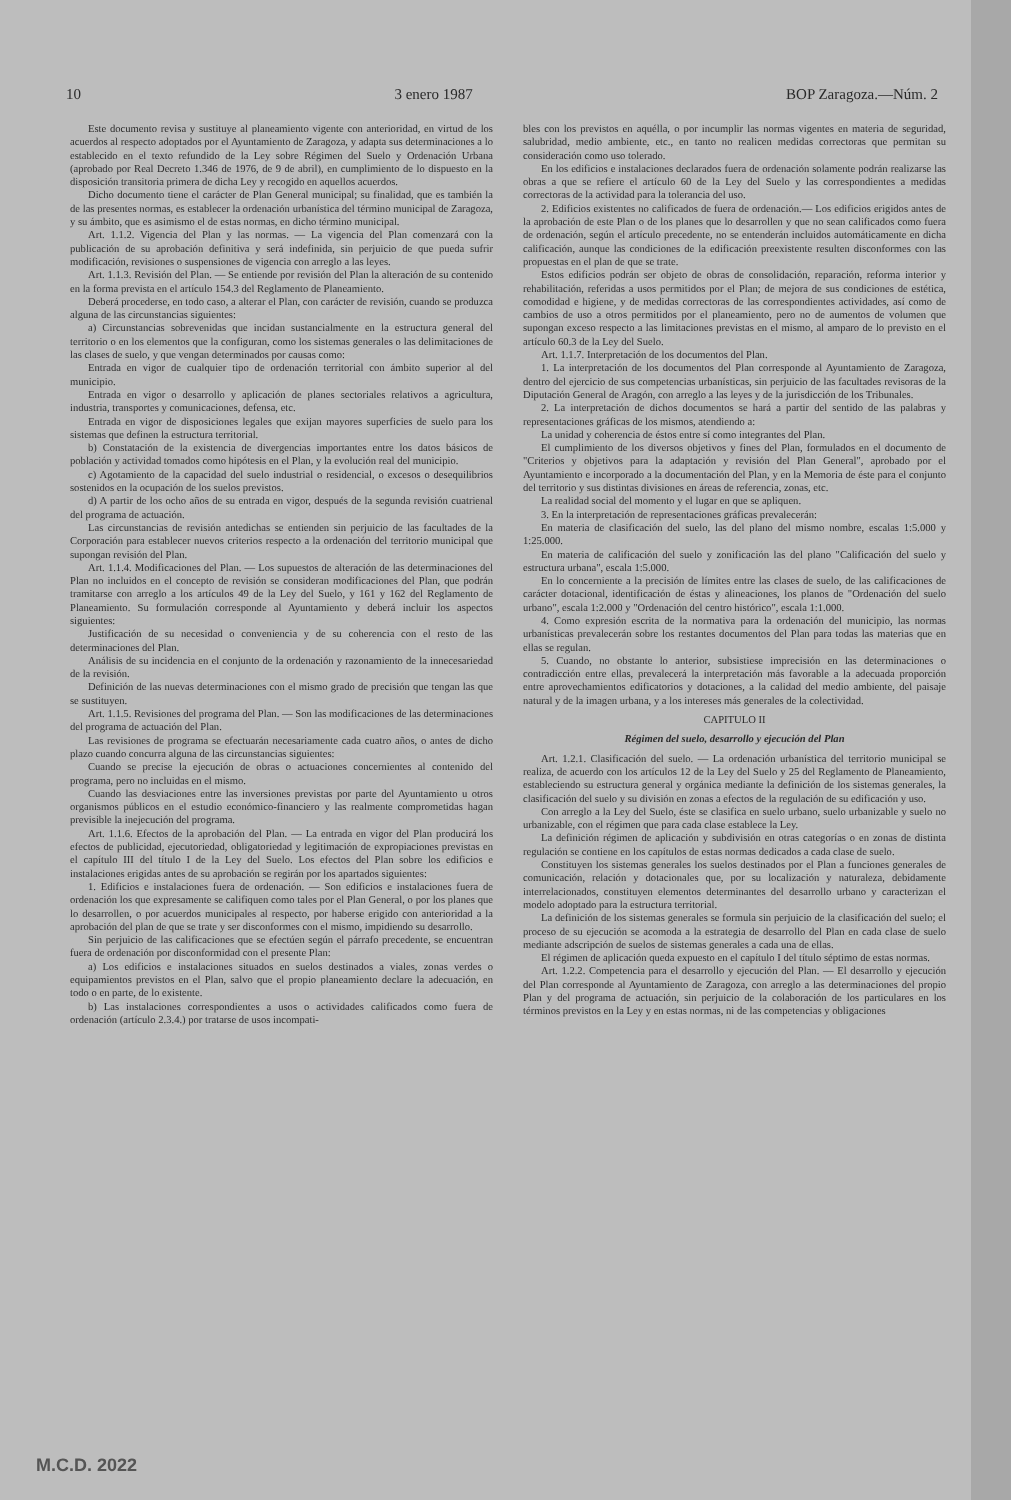10 3 enero 1987 BOP Zaragoza.—Núm. 2
Este documento revisa y sustituye al planeamiento vigente con anterioridad, en virtud de los acuerdos al respecto adoptados por el Ayuntamiento de Zaragoza, y adapta sus determinaciones a lo establecido en el texto refundido de la Ley sobre Régimen del Suelo y Ordenación Urbana (aprobado por Real Decreto 1.346 de 1976, de 9 de abril), en cumplimiento de lo dispuesto en la disposición transitoria primera de dicha Ley y recogido en aquellos acuerdos.
Dicho documento tiene el carácter de Plan General municipal; su finalidad, que es también la de las presentes normas, es establecer la ordenación urbanística del término municipal de Zaragoza, y su ámbito, que es asimismo el de estas normas, en dicho término municipal.
Art. 1.1.2. Vigencia del Plan y las normas. — La vigencia del Plan comenzará con la publicación de su aprobación definitiva y será indefinida, sin perjuicio de que pueda sufrir modificación, revisiones o suspensiones de vigencia con arreglo a las leyes.
Art. 1.1.3. Revisión del Plan. — Se entiende por revisión del Plan la alteración de su contenido en la forma prevista en el artículo 154.3 del Reglamento de Planeamiento.
Deberá procederse, en todo caso, a alterar el Plan, con carácter de revisión, cuando se produzca alguna de las circunstancias siguientes:
a) Circunstancias sobrevenidas que incidan sustancialmente en la estructura general del territorio o en los elementos que la configuran, como los sistemas generales o las delimitaciones de las clases de suelo, y que vengan determinados por causas como:
Entrada en vigor de cualquier tipo de ordenación territorial con ámbito superior al del municipio.
Entrada en vigor o desarrollo y aplicación de planes sectoriales relativos a agricultura, industria, transportes y comunicaciones, defensa, etc.
Entrada en vigor de disposiciones legales que exijan mayores superficies de suelo para los sistemas que definen la estructura territorial.
b) Constatación de la existencia de divergencias importantes entre los datos básicos de población y actividad tomados como hipótesis en el Plan, y la evolución real del municipio.
c) Agotamiento de la capacidad del suelo industrial o residencial, o excesos o desequilibrios sostenidos en la ocupación de los suelos previstos.
d) A partir de los ocho años de su entrada en vigor, después de la segunda revisión cuatrienal del programa de actuación.
Las circunstancias de revisión antedichas se entienden sin perjuicio de las facultades de la Corporación para establecer nuevos criterios respecto a la ordenación del territorio municipal que supongan revisión del Plan.
Art. 1.1.4. Modificaciones del Plan. — Los supuestos de alteración de las determinaciones del Plan no incluidos en el concepto de revisión se consideran modificaciones del Plan, que podrán tramitarse con arreglo a los artículos 49 de la Ley del Suelo, y 161 y 162 del Reglamento de Planeamiento. Su formulación corresponde al Ayuntamiento y deberá incluir los aspectos siguientes:
Justificación de su necesidad o conveniencia y de su coherencia con el resto de las determinaciones del Plan.
Análisis de su incidencia en el conjunto de la ordenación y razonamiento de la innecesariedad de la revisión.
Definición de las nuevas determinaciones con el mismo grado de precisión que tengan las que se sustituyen.
Art. 1.1.5. Revisiones del programa del Plan. — Son las modificaciones de las determinaciones del programa de actuación del Plan.
Las revisiones de programa se efectuarán necesariamente cada cuatro años, o antes de dicho plazo cuando concurra alguna de las circunstancias siguientes:
Cuando se precise la ejecución de obras o actuaciones concernientes al contenido del programa, pero no incluidas en el mismo.
Cuando las desviaciones entre las inversiones previstas por parte del Ayuntamiento u otros organismos públicos en el estudio económico-financiero y las realmente comprometidas hagan previsible la inejecución del programa.
Art. 1.1.6. Efectos de la aprobación del Plan. — La entrada en vigor del Plan producirá los efectos de publicidad, ejecutoriedad, obligatoriedad y legitimación de expropiaciones previstas en el capítulo III del título I de la Ley del Suelo. Los efectos del Plan sobre los edificios e instalaciones erigidas antes de su aprobación se regirán por los apartados siguientes:
1. Edificios e instalaciones fuera de ordenación. — Son edificios e instalaciones fuera de ordenación los que expresamente se califiquen como tales por el Plan General, o por los planes que lo desarrollen, o por acuerdos municipales al respecto, por haberse erigido con anterioridad a la aprobación del plan de que se trate y ser disconformes con el mismo, impidiendo su desarrollo.
Sin perjuicio de las calificaciones que se efectúen según el párrafo precedente, se encuentran fuera de ordenación por disconformidad con el presente Plan:
a) Los edificios e instalaciones situados en suelos destinados a viales, zonas verdes o equipamientos previstos en el Plan, salvo que el propio planeamiento declare la adecuación, en todo o en parte, de lo existente.
b) Las instalaciones correspondientes a usos o actividades calificados como fuera de ordenación (artículo 2.3.4.) por tratarse de usos incompati-
bles con los previstos en aquélla, o por incumplir las normas vigentes en materia de seguridad, salubridad, medio ambiente, etc., en tanto no realicen medidas correctoras que permitan su consideración como uso tolerado.
En los edificios e instalaciones declarados fuera de ordenación solamente podrán realizarse las obras a que se refiere el artículo 60 de la Ley del Suelo y las correspondientes a medidas correctoras de la actividad para la tolerancia del uso.
2. Edificios existentes no calificados de fuera de ordenación.— Los edificios erigidos antes de la aprobación de este Plan o de los planes que lo desarrollen y que no sean calificados como fuera de ordenación, según el artículo precedente, no se entenderán incluidos automáticamente en dicha calificación, aunque las condiciones de la edificación preexistente resulten disconformes con las propuestas en el plan de que se trate.
Estos edificios podrán ser objeto de obras de consolidación, reparación, reforma interior y rehabilitación, referidas a usos permitidos por el Plan; de mejora de sus condiciones de estética, comodidad e higiene, y de medidas correctoras de las correspondientes actividades, así como de cambios de uso a otros permitidos por el planeamiento, pero no de aumentos de volumen que supongan exceso respecto a las limitaciones previstas en el mismo, al amparo de lo previsto en el artículo 60.3 de la Ley del Suelo.
Art. 1.1.7. Interpretación de los documentos del Plan.
1. La interpretación de los documentos del Plan corresponde al Ayuntamiento de Zaragoza, dentro del ejercicio de sus competencias urbanísticas, sin perjuicio de las facultades revisoras de la Diputación General de Aragón, con arreglo a las leyes y de la jurisdicción de los Tribunales.
2. La interpretación de dichos documentos se hará a partir del sentido de las palabras y representaciones gráficas de los mismos, atendiendo a:
La unidad y coherencia de éstos entre sí como integrantes del Plan.
El cumplimiento de los diversos objetivos y fines del Plan, formulados en el documento de "Criterios y objetivos para la adaptación y revisión del Plan General", aprobado por el Ayuntamiento e incorporado a la documentación del Plan, y en la Memoria de éste para el conjunto del territorio y sus distintas divisiones en áreas de referencia, zonas, etc.
La realidad social del momento y el lugar en que se apliquen.
3. En la interpretación de representaciones gráficas prevalecerán:
En materia de clasificación del suelo, las del plano del mismo nombre, escalas 1:5.000 y 1:25.000.
En materia de calificación del suelo y zonificación las del plano "Calificación del suelo y estructura urbana", escala 1:5.000.
En lo concerniente a la precisión de límites entre las clases de suelo, de las calificaciones de carácter dotacional, identificación de éstas y alineaciones, los planos de "Ordenación del suelo urbano", escala 1:2.000 y "Ordenación del centro histórico", escala 1:1.000.
4. Como expresión escrita de la normativa para la ordenación del municipio, las normas urbanísticas prevalecerán sobre los restantes documentos del Plan para todas las materias que en ellas se regulan.
5. Cuando, no obstante lo anterior, subsistiese imprecisión en las determinaciones o contradicción entre ellas, prevalecerá la interpretación más favorable a la adecuada proporción entre aprovechamientos edificatorios y dotaciones, a la calidad del medio ambiente, del paisaje natural y de la imagen urbana, y a los intereses más generales de la colectividad.
CAPITULO II
Régimen del suelo, desarrollo y ejecución del Plan
Art. 1.2.1. Clasificación del suelo. — La ordenación urbanística del territorio municipal se realiza, de acuerdo con los artículos 12 de la Ley del Suelo y 25 del Reglamento de Planeamiento, estableciendo su estructura general y orgánica mediante la definición de los sistemas generales, la clasificación del suelo y su división en zonas a efectos de la regulación de su edificación y uso.
Con arreglo a la Ley del Suelo, éste se clasifica en suelo urbano, suelo urbanizable y suelo no urbanizable, con el régimen que para cada clase establece la Ley.
La definición régimen de aplicación y subdivisión en otras categorías o en zonas de distinta regulación se contiene en los capítulos de estas normas dedicados a cada clase de suelo.
Constituyen los sistemas generales los suelos destinados por el Plan a funciones generales de comunicación, relación y dotacionales que, por su localización y naturaleza, debidamente interrelacionados, constituyen elementos determinantes del desarrollo urbano y caracterizan el modelo adoptado para la estructura territorial.
La definición de los sistemas generales se formula sin perjuicio de la clasificación del suelo; el proceso de su ejecución se acomoda a la estrategia de desarrollo del Plan en cada clase de suelo mediante adscripción de suelos de sistemas generales a cada una de ellas.
El régimen de aplicación queda expuesto en el capítulo I del título séptimo de estas normas.
Art. 1.2.2. Competencia para el desarrollo y ejecución del Plan. — El desarrollo y ejecución del Plan corresponde al Ayuntamiento de Zaragoza, con arreglo a las determinaciones del propio Plan y del programa de actuación, sin perjuicio de la colaboración de los particulares en los términos previstos en la Ley y en estas normas, ni de las competencias y obligaciones
M.C.D. 2022